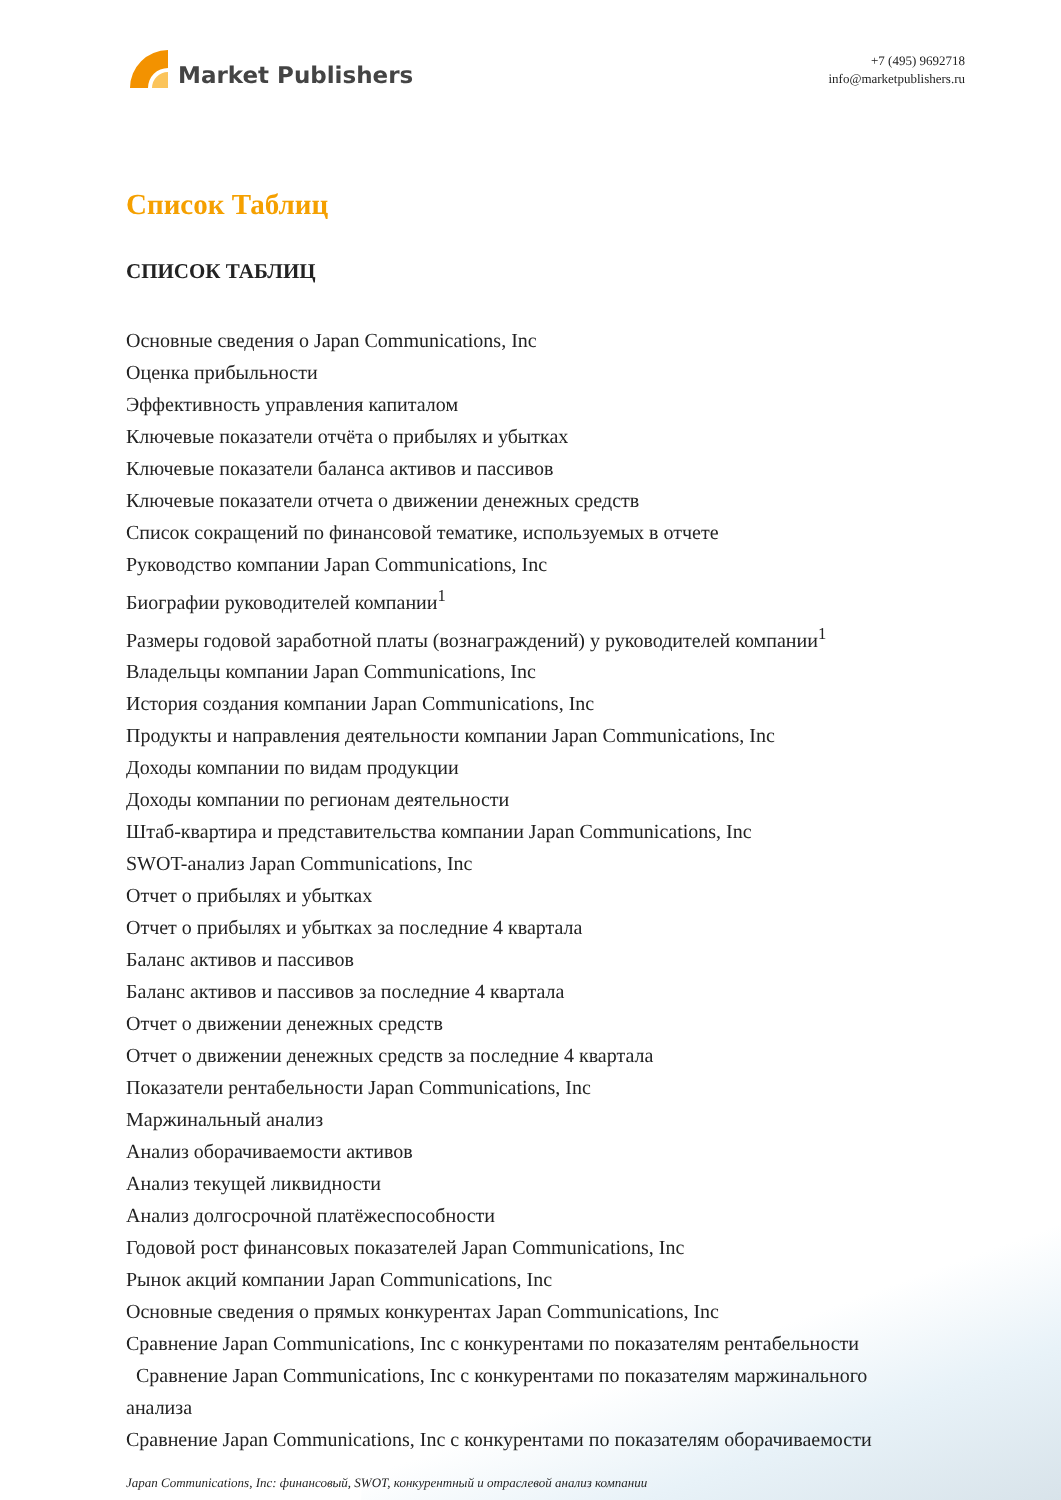Market Publishers
+7 (495) 9692718
info@marketpublishers.ru
Список Таблиц
СПИСОК ТАБЛИЦ
Основные сведения о Japan Communications, Inc
Оценка прибыльности
Эффективность управления капиталом
Ключевые показатели отчёта о прибылях и убытках
Ключевые показатели баланса активов и пассивов
Ключевые показатели отчета о движении денежных средств
Список сокращений по финансовой тематике, используемых в отчете
Руководство компании Japan Communications, Inc
Биографии руководителей компании<sup>1</sup>
Размеры годовой заработной платы (вознаграждений) у руководителей компании<sup>1</sup>
Владельцы компании Japan Communications, Inc
История создания компании Japan Communications, Inc
Продукты и направления деятельности компании Japan Communications, Inc
Доходы компании по видам продукции
Доходы компании по регионам деятельности
Штаб-квартира и представительства компании Japan Communications, Inc
SWOT-анализ Japan Communications, Inc
Отчет о прибылях и убытках
Отчет о прибылях и убытках за последние 4 квартала
Баланс активов и пассивов
Баланс активов и пассивов за последние 4 квартала
Отчет о движении денежных средств
Отчет о движении денежных средств за последние 4 квартала
Показатели рентабельности Japan Communications, Inc
Маржинальный анализ
Анализ оборачиваемости активов
Анализ текущей ликвидности
Анализ долгосрочной платёжеспособности
Годовой рост финансовых показателей Japan Communications, Inc
Рынок акций компании Japan Communications, Inc
Основные сведения о прямых конкурентах Japan Communications, Inc
Сравнение Japan Communications, Inc с конкурентами по показателям рентабельности
Сравнение Japan Communications, Inc с конкурентами по показателям маржинального анализа
Сравнение Japan Communications, Inc с конкурентами по показателям оборачиваемости
Japan Communications, Inc: финансовый, SWOT, конкурентный и отраслевой анализ компании